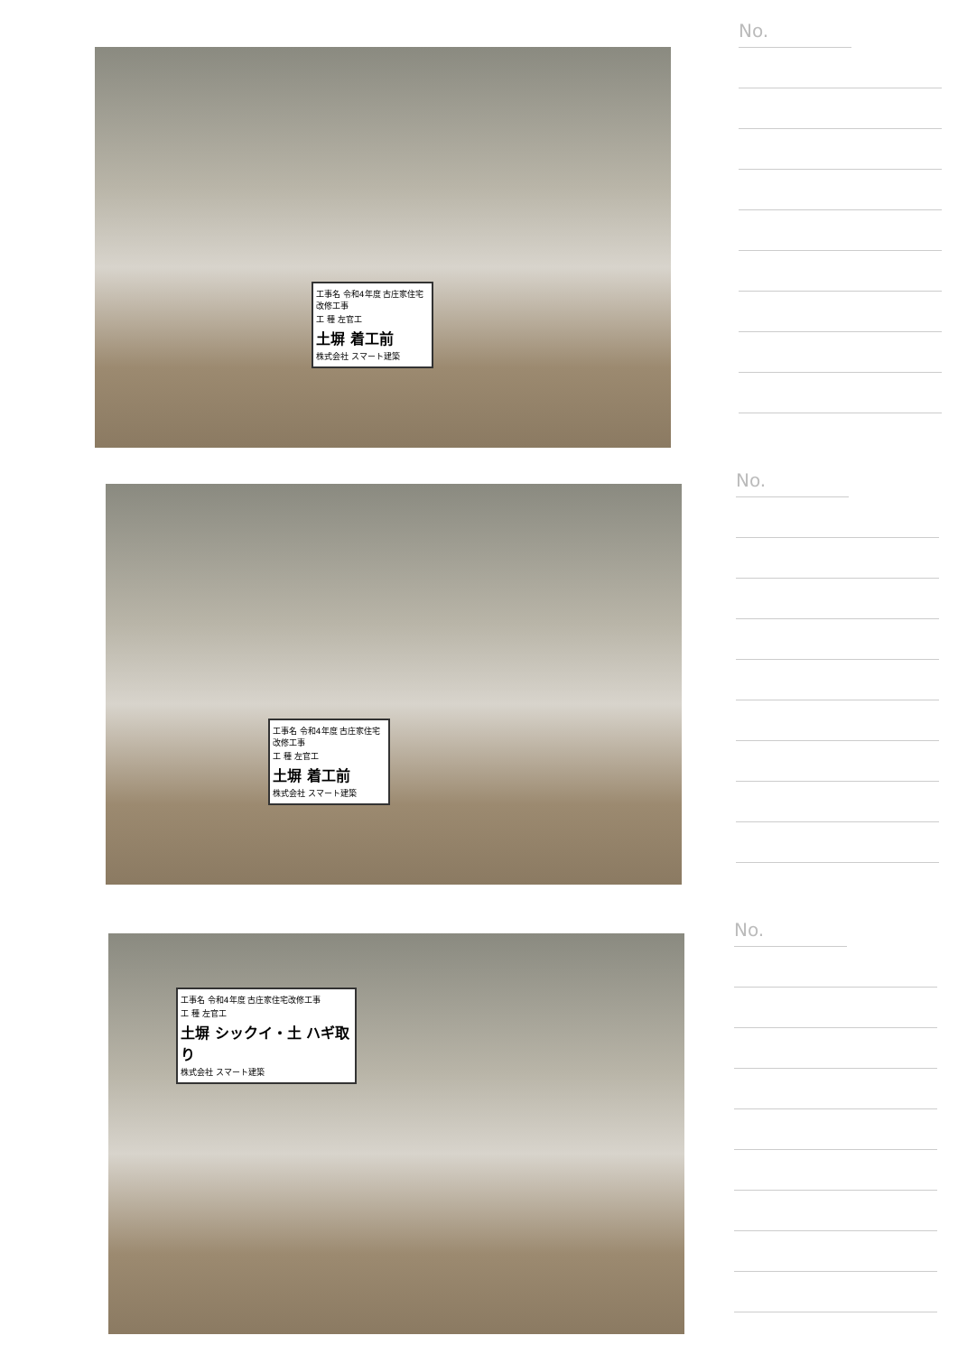工事名 令和4年度 古庄家住宅改修工事
工 種 左官工
土塀 着工前
株式会社 スマート建築
No.
工事名 令和4年度 古庄家住宅改修工事
工 種 左官工
土塀 着工前
株式会社 スマート建築
No.
工事名 令和4年度 古庄家住宅改修工事
工 種 左官工
土塀 シックイ・土 ハギ取り
株式会社 スマート建築
No.